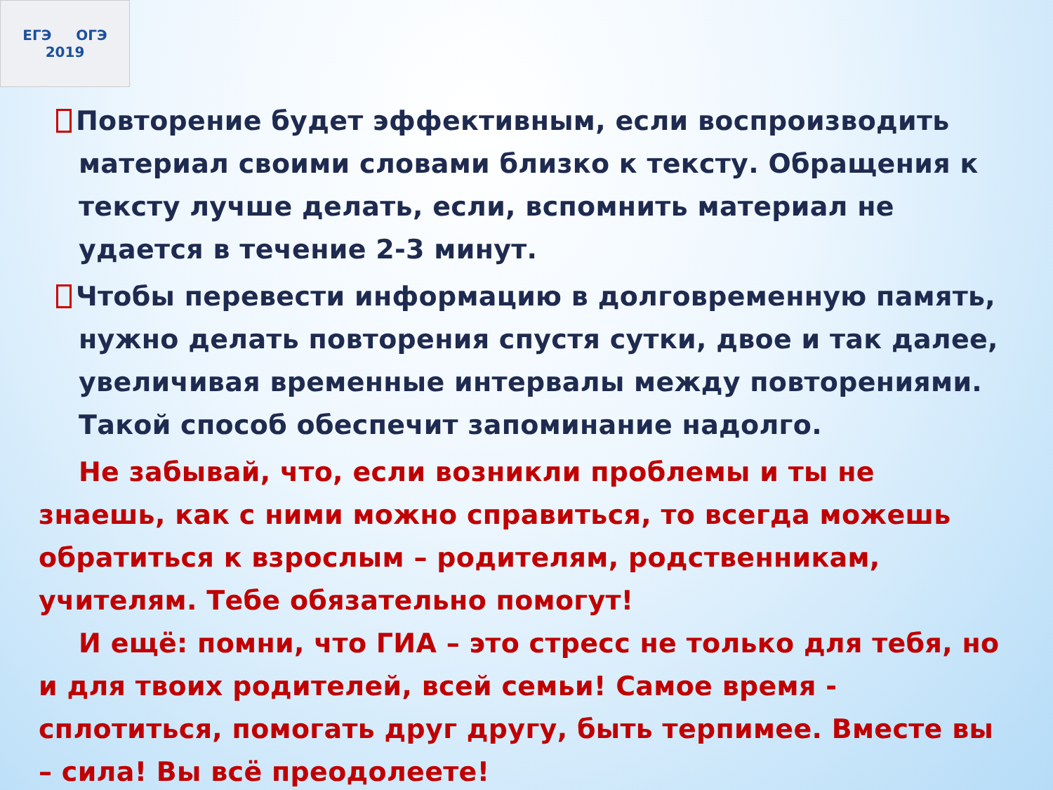ЕГЭ ОГЭ
2019
Повторение будет эффективным, если воспроизводить материал своими словами близко к тексту. Обращения к тексту лучше делать, если, вспомнить материал не удается в течение 2-3 минут.
Чтобы перевести информацию в долговременную память, нужно делать повторения спустя сутки, двое и так далее, увеличивая временные интервалы между повторениями. Такой способ обеспечит запоминание надолго.
Не забывай, что, если возникли проблемы и ты не знаешь, как с ними можно справиться, то всегда можешь обратиться к взрослым – родителям, родственникам, учителям. Тебе обязательно помогут!
И ещё: помни, что ГИА – это стресс не только для тебя, но и для твоих родителей, всей семьи! Самое время - сплотиться, помогать друг другу, быть терпимее. Вместе вы – сила! Вы всё преодолеете!